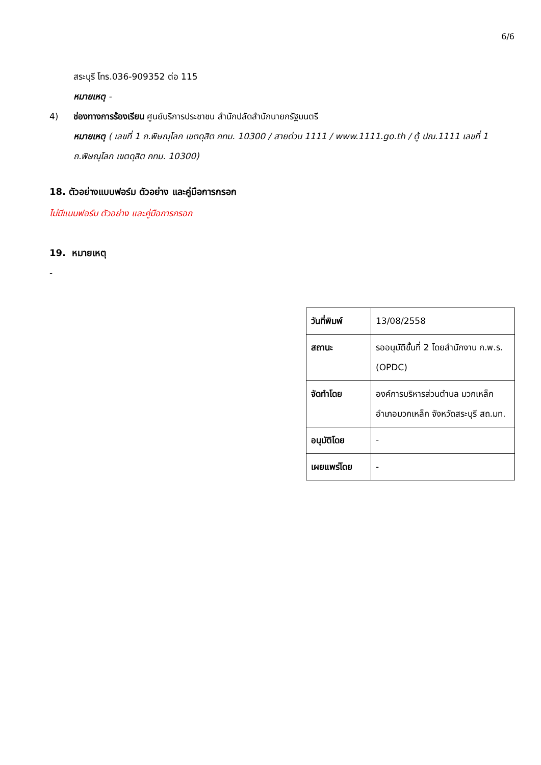6/6
สระบุรี โทร.036-909352 ต่อ 115
หมายเหตุ -
4) ช่องทางการร้องเรียน ศูนย์บริการประชาชน สำนักปลัดสำนักนายกรัฐมนตรี
หมายเหตุ ( เลขที่ 1 ถ.พิษณุโลก เขตดุสิต กทม. 10300 / สายด่วน 1111 / www.1111.go.th / ตู้ ปณ.1111 เลขที่ 1 ถ.พิษณุโลก เขตดุสิต กทม. 10300)
18. ตัวอย่างแบบฟอร์ม ตัวอย่าง และคู่มือการกรอก
ไม่มีแบบฟอร์ม ตัวอย่าง และคู่มือการกรอก
19. หมายเหตุ
-
| วันที่พิมพ์ | 13/08/2558 |
| สถานะ | รออนุมัติขั้นที่ 2 โดยสำนักงาน ก.พ.ร. (OPDC) |
| จัดทำโดย | องค์การบริหารส่วนตำบล มวกเหล็ก อำเภอมวกเหล็ก จังหวัดสระบุรี สถ.มท. |
| อนุมัติโดย | - |
| เผยแพร่โดย | - |